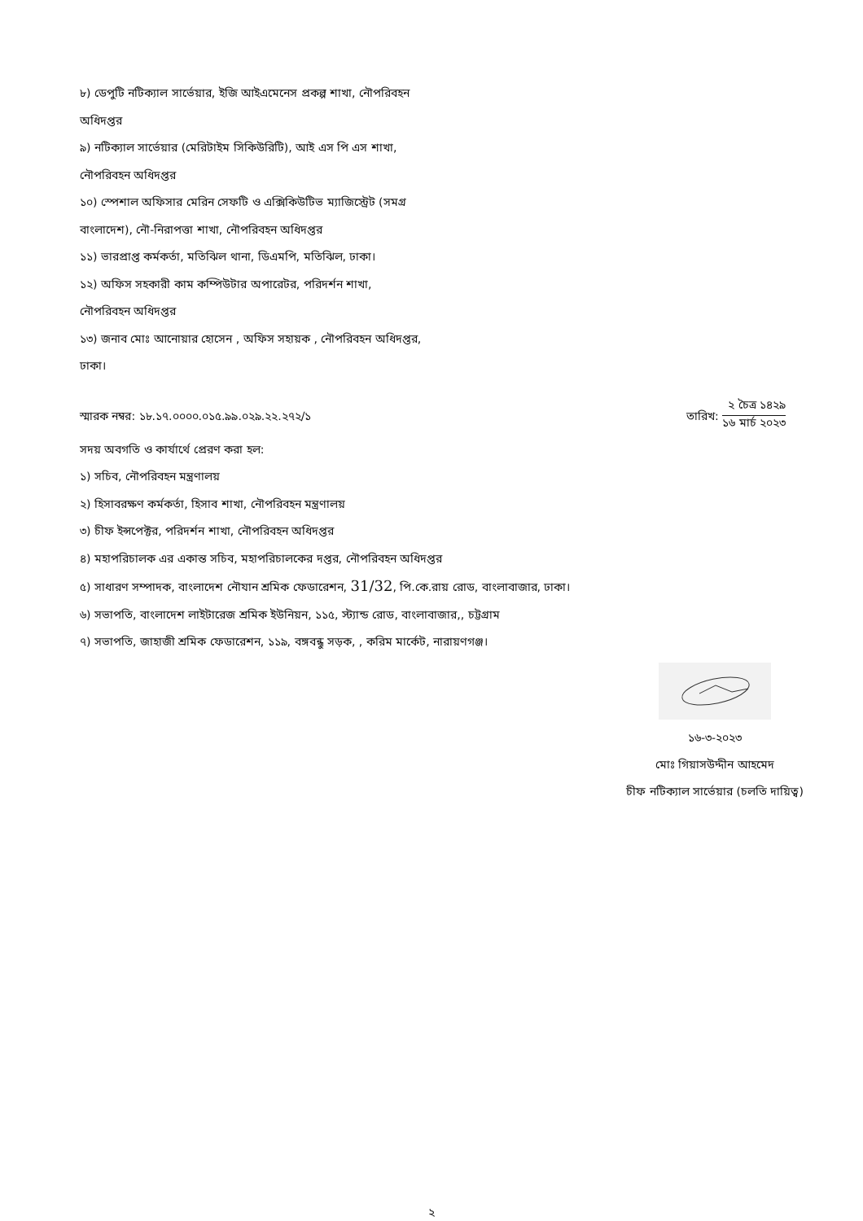৮) ডেপুটি নটিক্যাল সার্ভেয়ার, ইজি আইএমেনেস প্রকল্প শাখা, নৌপরিবহন অধিদপ্তর
৯) নটিক্যাল সার্ভেয়ার (মেরিটাইম সিকিউরিটি), আই এস পি এস শাখা, নৌপরিবহন অধিদপ্তর
১০) স্পেশাল অফিসার মেরিন সেফটি ও এক্সিকিউটিভ ম্যাজিস্ট্রেট (সমগ্র বাংলাদেশ), নৌ-নিরাপত্তা শাখা, নৌপরিবহন অধিদপ্তর
১১) ভারপ্রাপ্ত কর্মকর্তা, মতিঝিল থানা, ডিএমপি, মতিঝিল, ঢাকা।
১২) অফিস সহকারী কাম কম্পিউটার অপারেটর, পরিদর্শন শাখা, নৌপরিবহন অধিদপ্তর
১৩) জনাব মোঃ আনোয়ার হোসেন , অফিস সহায়ক , নৌপরিবহন অধিদপ্তর, ঢাকা।
স্মারক নম্বর: ১৮.১৭.০০০০.০১৫.৯৯.০২৯.২২.২৭২/১
তারিখ:
২ চৈত্র ১৪২৯
১৬ মার্চ ২০২৩
সদয় অবগতি ও কার্যার্থে প্রেরণ করা হল:
১) সচিব, নৌপরিবহন মন্ত্রণালয়
২) হিসাবরক্ষণ কর্মকর্তা, হিসাব শাখা, নৌপরিবহন মন্ত্রণালয়
৩) চীফ ইন্সপেক্টর, পরিদর্শন শাখা, নৌপরিবহন অধিদপ্তর
৪) মহাপরিচালক এর একান্ত সচিব, মহাপরিচালকের দপ্তর, নৌপরিবহন অধিদপ্তর
৫) সাধারণ সম্পাদক, বাংলাদেশ নৌযান শ্রমিক ফেডারেশন, 31/32, পি.কে.রায় রোড, বাংলাবাজার, ঢাকা।
৬) সভাপতি, বাংলাদেশ লাইটারেজ শ্রমিক ইউনিয়ন, ১১৫, স্ট্যান্ড রোড, বাংলাবাজার,, চট্টগ্রাম
৭) সভাপতি, জাহাজী শ্রমিক ফেডারেশন, ১১৯, বঙ্গবন্ধু সড়ক, , করিম মার্কেট, নারায়ণগঞ্জ।
১৬-৩-২০২৩
মোঃ গিয়াসউদ্দীন আহমেদ
চীফ নটিক্যাল সার্ভেয়ার (চলতি দায়িত্ব)
২